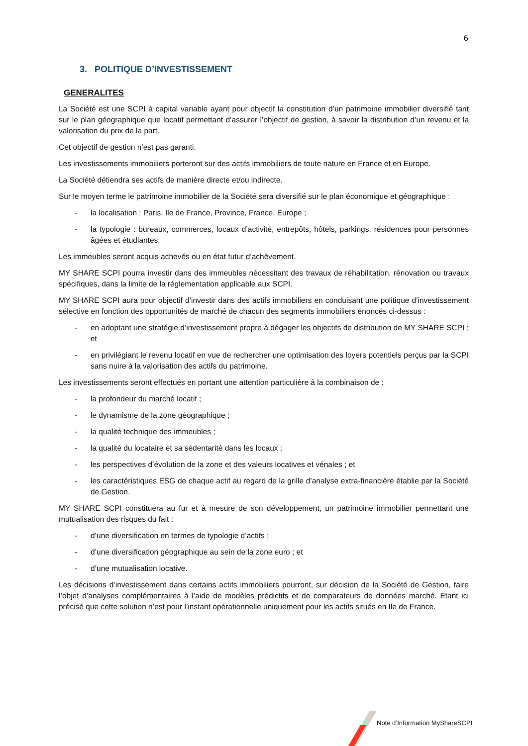6
3. POLITIQUE D’INVESTISSEMENT
GENERALITES
La Société est une SCPI à capital variable ayant pour objectif la constitution d’un patrimoine immobilier diversifié tant sur le plan géographique que locatif permettant d’assurer l’objectif de gestion, à savoir la distribution d’un revenu et la valorisation du prix de la part.
Cet objectif de gestion n’est pas garanti.
Les investissements immobiliers porteront sur des actifs immobiliers de toute nature en France et en Europe.
La Société détiendra ses actifs de manière directe et/ou indirecte.
Sur le moyen terme le patrimoine immobilier de la Société sera diversifié sur le plan économique et géographique :
- la localisation : Paris, Ile de France, Province, France, Europe ;
- la typologie : bureaux, commerces, locaux d’activité, entrepôts, hôtels, parkings, résidences pour personnes âgées et étudiantes.
Les immeubles seront acquis achevés ou en état futur d’achèvement.
MY SHARE SCPI pourra investir dans des immeubles nécessitant des travaux de réhabilitation, rénovation ou travaux spécifiques, dans la limite de la réglementation applicable aux SCPI.
MY SHARE SCPI aura pour objectif d’investir dans des actifs immobiliers en conduisant une politique d’investissement sélective en fonction des opportunités de marché de chacun des segments immobiliers énoncés ci-dessus :
- en adoptant une stratégie d’investissement propre à dégager les objectifs de distribution de MY SHARE SCPI ; et
- en privilégiant le revenu locatif en vue de rechercher une optimisation des loyers potentiels perçus par la SCPI sans nuire à la valorisation des actifs du patrimoine.
Les investissements seront effectués en portant une attention particulière à la combinaison de :
- la profondeur du marché locatif ;
- le dynamisme de la zone géographique ;
- la qualité technique des immeubles ;
- la qualité du locataire et sa sédentarité dans les locaux ;
- les perspectives d’évolution de la zone et des valeurs locatives et vénales ; et
- les caractéristiques ESG de chaque actif au regard de la grille d’analyse extra-financière établie par la Société de Gestion.
MY SHARE SCPI constituera au fur et à mesure de son développement, un patrimoine immobilier permettant une mutualisation des risques du fait :
- d’une diversification en termes de typologie d’actifs ;
- d’une diversification géographique au sein de la zone euro ; et
- d’une mutualisation locative.
Les décisions d’investissement dans certains actifs immobiliers pourront, sur décision de la Société de Gestion, faire l’objet d’analyses complémentaires à l’aide de modèles prédictifs et de comparateurs de données marché. Etant ici précisé que cette solution n’est pour l’instant opérationnelle uniquement pour les actifs situés en Ile de France.
Note d’Information MyShareSCPI